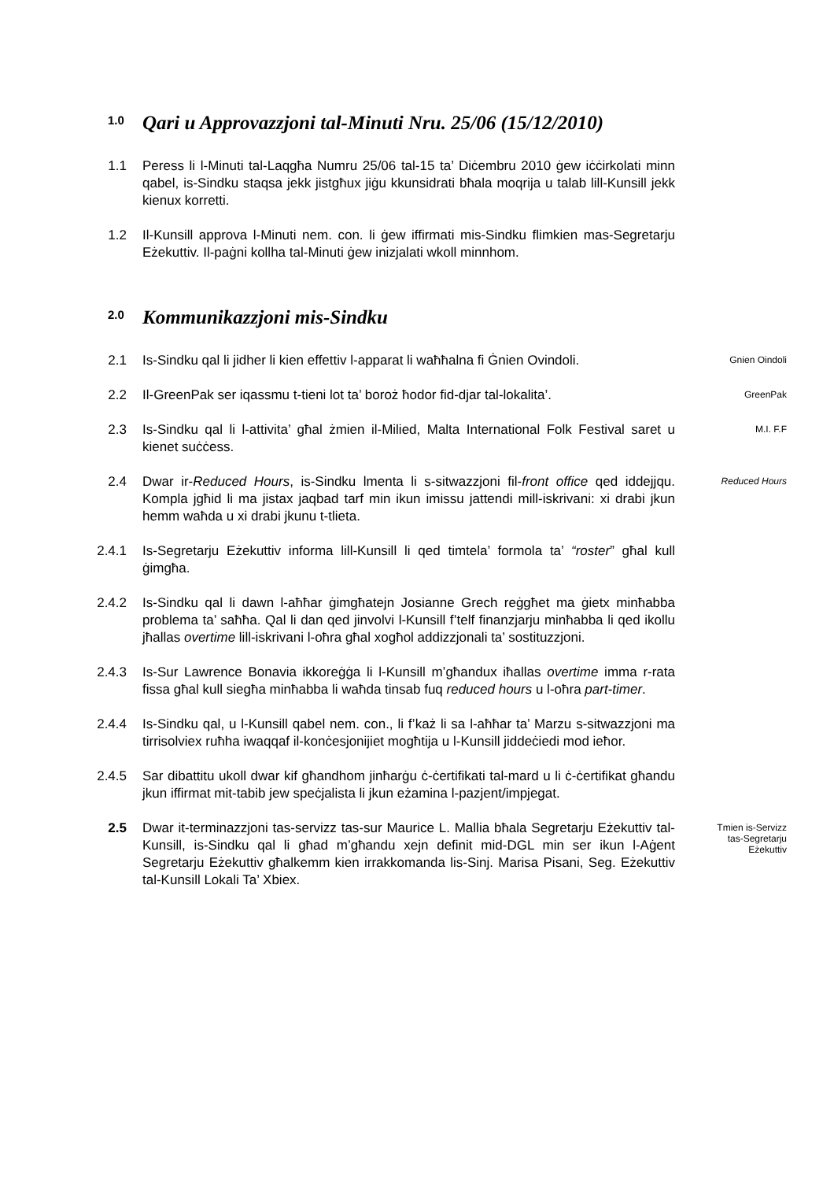1.0 Qari u Approvazzjoni tal-Minuti Nru. 25/06 (15/12/2010)
1.1 Peress li l-Minuti tal-Laqgħa Numru 25/06 tal-15 ta’ Diċembru 2010 ġew iċċirkolati minn qabel, is-Sindku staqsa jekk jistgħux jiġu kkunsidrati bħala moqrija u talab lill-Kunsill jekk kienux korretti.
1.2 Il-Kunsill approva l-Minuti nem. con. li ġew iffirmati mis-Sindku flimkien mas-Segretarju Eżekuttiv. Il-paġni kollha tal-Minuti ġew inizjalati wkoll minnhom.
2.0 Kommunikazzjoni mis-Sindku
2.1 Is-Sindku qal li jidher li kien effettiv l-apparat li waħħalna fi Ġnien Ovindoli.
Gnien Oindoli
2.2 Il-GreenPak ser iqassmu t-tieni lot ta’ boroż ħodor fid-djar tal-lokalita’.
GreenPak
2.3 Is-Sindku qal li l-attivita’ għal żmien il-Milied, Malta International Folk Festival saret u kienet suċċess.
M.I. F.F
2.4 Dwar ir-Reduced Hours, is-Sindku lmenta li s-sitwazzjoni fil-front office qed iddejjqu. Kompla jgħid li ma jistax jaqbad tarf min ikun imissu jattendi mill-iskrivani: xi drabi jkun hemm waħda u xi drabi jkunu t-tlieta.
Reduced Hours
2.4.1 Is-Segretarju Eżekuttiv informa lill-Kunsill li qed timtela’ formola ta’ “roster” għal kull ġimgħa.
2.4.2 Is-Sindku qal li dawn l-aħħar ġimgħatejn Josianne Grech reġgħet ma ġietx minħabba problema ta’ saħħa. Qal li dan qed jinvolvi l-Kunsill f’telf finanzjarju minħabba li qed ikollu jħallas overtime lill-iskrivani l-oħra għal xogħol addizzjonali ta’ sostituzzjoni.
2.4.3 Is-Sur Lawrence Bonavia ikkoreġġa li l-Kunsill m’għandux iħallas overtime imma r-rata fissa għal kull siegħa minħabba li waħda tinsab fuq reduced hours u l-oħra part-timer.
2.4.4 Is-Sindku qal, u l-Kunsill qabel nem. con., li f’każ li sa l-aħħar ta’ Marzu s-sitwazzjoni ma tirrisolviex ruħha iwaqqaf il-konċesjonijiet mogħtija u l-Kunsill jiddeċiedi mod ieħor.
2.4.5 Sar dibattitu ukoll dwar kif għandhom jinħarġu ċ-ċertifikati tal-mard u li ċ-ċertifikat għandu jkun iffirmat mit-tabib jew speċjalista li jkun eżamina l-pazjent/impjegat.
2.5 Dwar it-terminazzjoni tas-servizz tas-sur Maurice L. Mallia bħala Segretarju Eżekuttiv tal-Kunsill, is-Sindku qal li għad m’għandu xejn definit mid-DGL min ser ikun l-Aġent Segretarju Eżekuttiv għalkemm kien irrakkomanda lis-Sinj. Marisa Pisani, Seg. Eżekuttiv tal-Kunsill Lokali Ta’ Xbiex.
Tmien is-Servizz
tas-Segretarju
Eżekuttiv